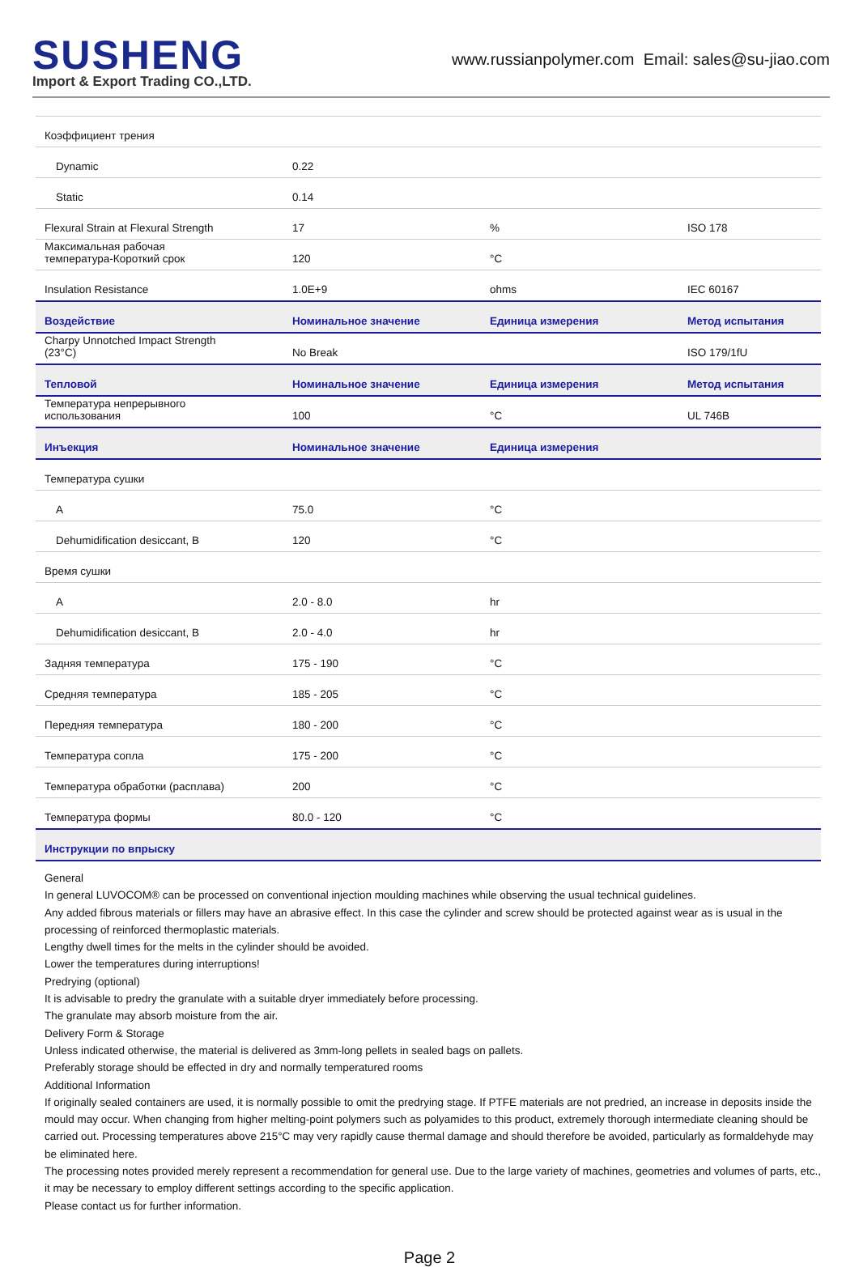SUSHENG
Import & Export Trading CO.,LTD.
www.russianpolymer.com Email: sales@su-jiao.com
| Коэффициент трения | | | |
| Dynamic | 0.22 | | |
| Static | 0.14 | | |
| Flexural Strain at Flexural Strength | 17 | % | ISO 178 |
| Максимальная рабочая температура-Короткий срок | 120 | °C | |
| Insulation Resistance | 1.0E+9 | ohms | IEC 60167 |
| Воздействие | Номинальное значение | Единица измерения | Метод испытания |
| Charpy Unnotched Impact Strength (23°C) | No Break | | ISO 179/1fU |
| Тепловой | Номинальное значение | Единица измерения | Метод испытания |
| Температура непрерывного использования | 100 | °C | UL 746B |
| Инъекция | Номинальное значение | Единица измерения | |
| Температура сушки | | | |
| A | 75.0 | °C | |
| Dehumidification desiccant, B | 120 | °C | |
| Время сушки | | | |
| A | 2.0 - 8.0 | hr | |
| Dehumidification desiccant, B | 2.0 - 4.0 | hr | |
| Задняя температура | 175 - 190 | °C | |
| Средняя температура | 185 - 205 | °C | |
| Передняя температура | 180 - 200 | °C | |
| Температура сопла | 175 - 200 | °C | |
| Температура обработки (расплава) | 200 | °C | |
| Температура формы | 80.0 - 120 | °C | |
| Инструкции по впрыску | | | |
General
In general LUVOCOM® can be processed on conventional injection moulding machines while observing the usual technical guidelines.
Any added fibrous materials or fillers may have an abrasive effect. In this case the cylinder and screw should be protected against wear as is usual in the processing of reinforced thermoplastic materials.
Lengthy dwell times for the melts in the cylinder should be avoided.
Lower the temperatures during interruptions!
Predrying (optional)
It is advisable to predry the granulate with a suitable dryer immediately before processing.
The granulate may absorb moisture from the air.
Delivery Form & Storage
Unless indicated otherwise, the material is delivered as 3mm-long pellets in sealed bags on pallets.
Preferably storage should be effected in dry and normally temperatured rooms
Additional Information
If originally sealed containers are used, it is normally possible to omit the predrying stage. If PTFE materials are not predried, an increase in deposits inside the mould may occur. When changing from higher melting-point polymers such as polyamides to this product, extremely thorough intermediate cleaning should be carried out. Processing temperatures above 215°C may very rapidly cause thermal damage and should therefore be avoided, particularly as formaldehyde may be eliminated here.
The processing notes provided merely represent a recommendation for general use. Due to the large variety of machines, geometries and volumes of parts, etc., it may be necessary to employ different settings according to the specific application.
Please contact us for further information.
Page 2